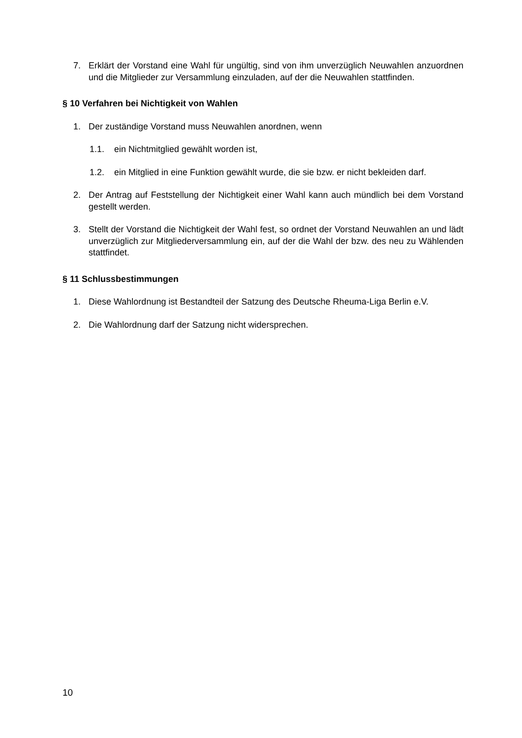7. Erklärt der Vorstand eine Wahl für ungültig, sind von ihm unverzüglich Neuwahlen anzuordnen und die Mitglieder zur Versammlung einzuladen, auf der die Neuwahlen stattfinden.
§ 10 Verfahren bei Nichtigkeit von Wahlen
1. Der zuständige Vorstand muss Neuwahlen anordnen, wenn
1.1. ein Nichtmitglied gewählt worden ist,
1.2. ein Mitglied in eine Funktion gewählt wurde, die sie bzw. er nicht bekleiden darf.
2. Der Antrag auf Feststellung der Nichtigkeit einer Wahl kann auch mündlich bei dem Vorstand gestellt werden.
3. Stellt der Vorstand die Nichtigkeit der Wahl fest, so ordnet der Vorstand Neuwahlen an und lädt unverzüglich zur Mitgliederversammlung ein, auf der die Wahl der bzw. des neu zu Wählenden stattfindet.
§ 11 Schlussbestimmungen
1. Diese Wahlordnung ist Bestandteil der Satzung des Deutsche Rheuma-Liga Berlin e.V.
2. Die Wahlordnung darf der Satzung nicht widersprechen.
10